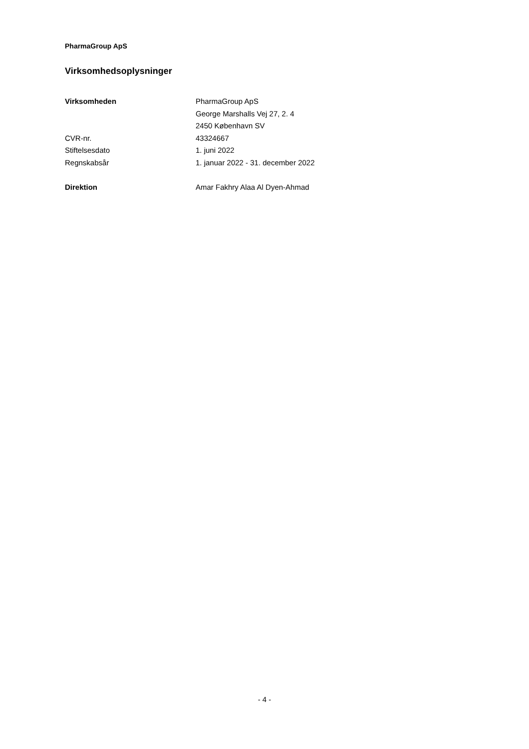PharmaGroup ApS
Virksomhedsoplysninger
| Virksomheden | PharmaGroup ApS |
| | George Marshalls Vej 27, 2. 4 |
| | 2450 København SV |
| CVR-nr. | 43324667 |
| Stiftelsesdato | 1. juni 2022 |
| Regnskabsår | 1. januar 2022 - 31. december 2022 |
| Direktion | Amar Fakhry Alaa Al Dyen-Ahmad |
- 4 -